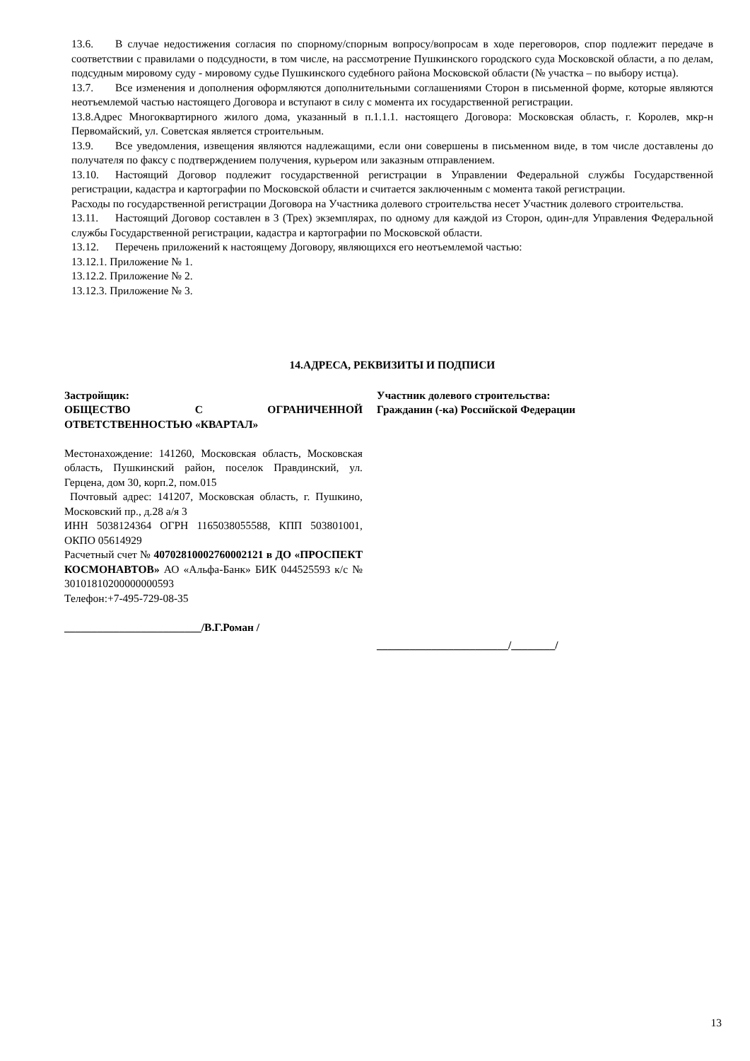13.6. В случае недостижения согласия по спорному/спорным вопросу/вопросам в ходе переговоров, спор подлежит передаче в соответствии с правилами о подсудности, в том числе, на рассмотрение Пушкинского городского суда Московской области, а по делам, подсудным мировому суду - мировому судье Пушкинского судебного района Московской области (№ участка – по выбору истца).
13.7. Все изменения и дополнения оформляются дополнительными соглашениями Сторон в письменной форме, которые являются неотъемлемой частью настоящего Договора и вступают в силу с момента их государственной регистрации.
13.8.Адрес Многоквартирного жилого дома, указанный в п.1.1.1. настоящего Договора: Московская область, г. Королев, мкр-н Первомайский, ул. Советская является строительным.
13.9. Все уведомления, извещения являются надлежащими, если они совершены в письменном виде, в том числе доставлены до получателя по факсу с подтверждением получения, курьером или заказным отправлением.
13.10. Настоящий Договор подлежит государственной регистрации в Управлении Федеральной службы Государственной регистрации, кадастра и картографии по Московской области и считается заключенным с момента такой регистрации.
Расходы по государственной регистрации Договора на Участника долевого строительства несет Участник долевого строительства.
13.11. Настоящий Договор составлен в 3 (Трех) экземплярах, по одному для каждой из Сторон, один-для Управления Федеральной службы Государственной регистрации, кадастра и картографии по Московской области.
13.12. Перечень приложений к настоящему Договору, являющихся его неотъемлемой частью:
13.12.1. Приложение № 1.
13.12.2. Приложение № 2.
13.12.3. Приложение № 3.
14.АДРЕСА, РЕКВИЗИТЫ И ПОДПИСИ
Застройщик:
ОБЩЕСТВО С ОГРАНИЧЕННОЙ ОТВЕТСТВЕННОСТЬЮ «КВАРТАЛ»
Местонахождение: 141260, Московская область, Московская область, Пушкинский район, поселок Правдинский, ул. Герцена, дом 30, корп.2, пом.015
Почтовый адрес: 141207, Московская область, г. Пушкино, Московский пр., д.28 а/я 3
ИНН 5038124364 ОГРН 1165038055588, КПП 503801001, ОКПО 05614929
Расчетный счет № 40702810002760002121 в ДО «ПРОСПЕКТ КОСМОНАВТОВ» АО «Альфа-Банк» БИК 044525593 к/с № 30101810200000000593
Телефон:+7-495-729-08-35
_________________________/В.Г.Роман /
Участник долевого строительства:
Гражданин (-ка) Российской Федерации
________________________/________/
13